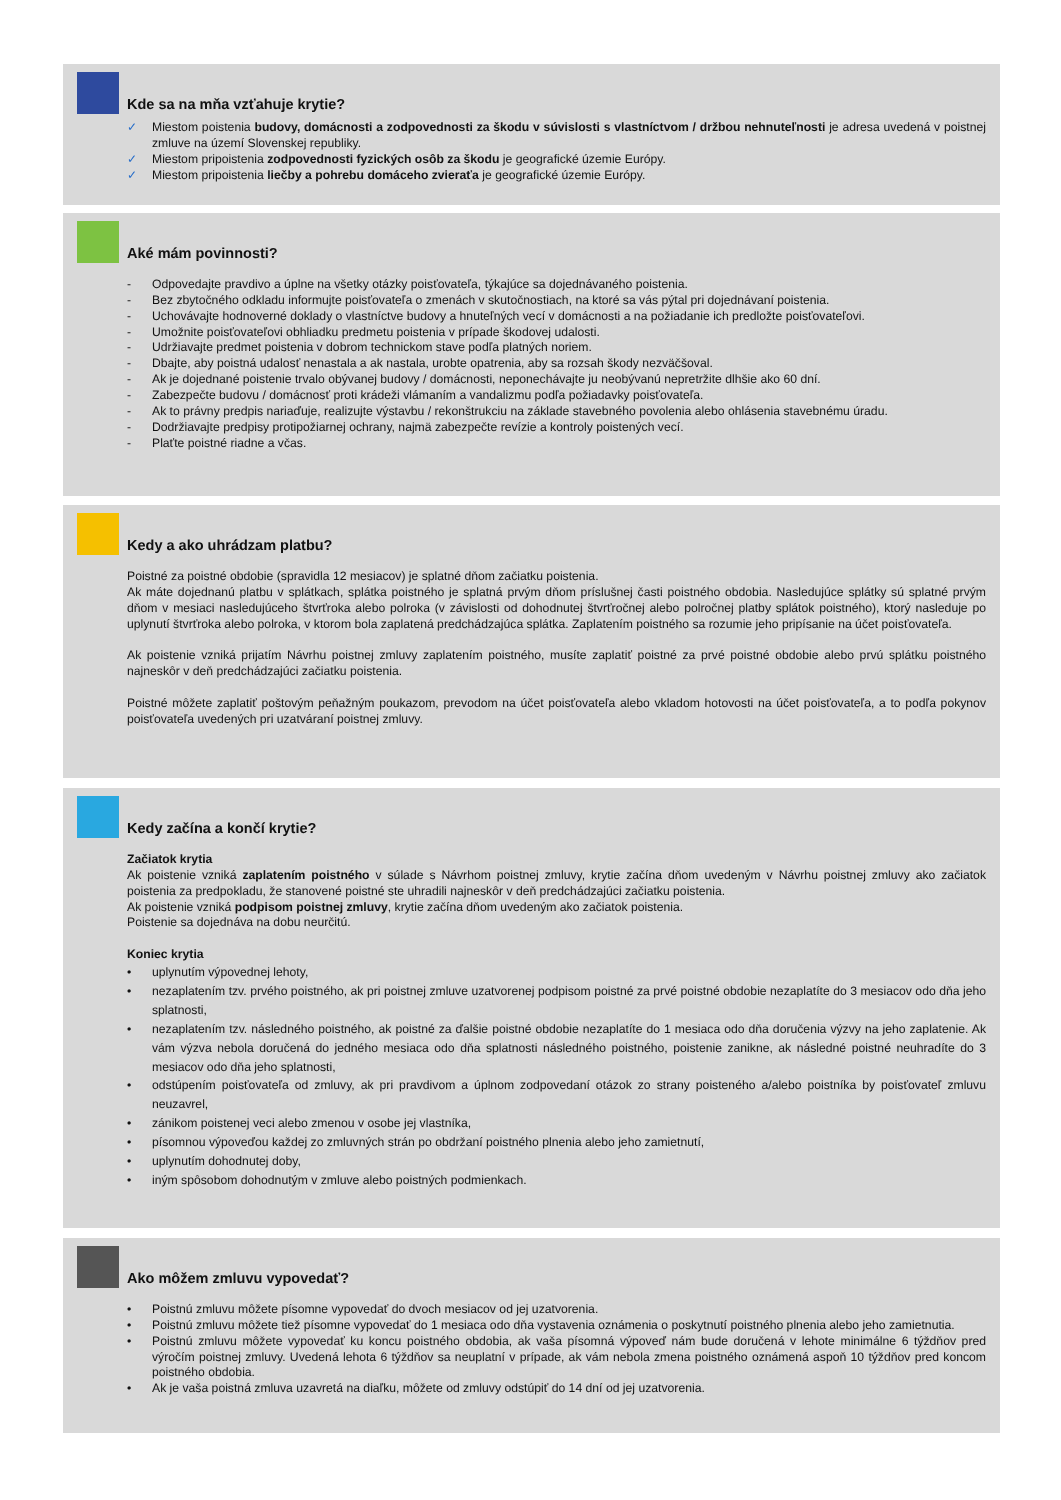Kde sa na mňa vzťahuje krytie?
✓ Miestom poistenia budovy, domácnosti a zodpovednosti za škodu v súvislosti s vlastníctvom / držbou nehnuteľnosti je adresa uvedená v poistnej zmluve na území Slovenskej republiky.
✓ Miestom pripoistenia zodpovednosti fyzických osôb za škodu je geografické územie Európy.
✓ Miestom pripoistenia liečby a pohrebu domáceho zvieraťa je geografické územie Európy.
Aké mám povinnosti?
- Odpovedajte pravdivo a úplne na všetky otázky poisťovateľa, týkajúce sa dojednávaného poistenia.
- Bez zbytočného odkladu informujte poisťovateľa o zmenách v skutočnostiach, na ktoré sa vás pýtal pri dojednávaní poistenia.
- Uchovávajte hodnoverné doklady o vlastníctve budovy a hnuteľných vecí v domácnosti a na požiadanie ich predložte poisťovateľovi.
- Umožnite poisťovateľovi obhliadku predmetu poistenia v prípade škodovej udalosti.
- Udržiavajte predmet poistenia v dobrom technickom stave podľa platných noriem.
- Dbajte, aby poistná udalosť nenastala a ak nastala, urobte opatrenia, aby sa rozsah škody nezväčšoval.
- Ak je dojednané poistenie trvalo obývanej budovy / domácnosti, neponechávajte ju neobývanú nepretržite dlhšie ako 60 dní.
- Zabezpečte budovu / domácnosť proti krádeži vlámaním a vandalizmu podľa požiadavky poisťovateľa.
- Ak to právny predpis nariaďuje, realizujte výstavbu / rekonštrukciu na základe stavebného povolenia alebo ohlásenia stavebnému úradu.
- Dodržiavajte predpisy protipožiarnej ochrany, najmä zabezpečte revízie a kontroly poistených vecí.
- Plaťte poistné riadne a včas.
Kedy a ako uhrádzam platbu?
Poistné za poistné obdobie (spravidla 12 mesiacov) je splatné dňom začiatku poistenia.
Ak máte dojednanú platbu v splátkach, splátka poistného je splatná prvým dňom príslušnej časti poistného obdobia. Nasledujúce splátky sú splatné prvým dňom v mesiaci nasledujúceho štvrťroka alebo polroka (v závislosti od dohodnutej štvrťročnej alebo polročnej platby splátok poistného), ktorý nasleduje po uplynutí štvrťroka alebo polroka, v ktorom bola zaplatená predchádzajúca splátka. Zaplatením poistného sa rozumie jeho pripísanie na účet poisťovateľa.
Ak poistenie vzniká prijatím Návrhu poistnej zmluvy zaplatením poistného, musíte zaplatiť poistné za prvé poistné obdobie alebo prvú splátku poistného najneskôr v deň predchádzajúci začiatku poistenia.
Poistné môžete zaplatiť poštovým peňažným poukazom, prevodom na účet poisťovateľa alebo vkladom hotovosti na účet poisťovateľa, a to podľa pokynov poisťovateľa uvedených pri uzatváraní poistnej zmluvy.
Kedy začína a končí krytie?
Začiatok krytia
Ak poistenie vzniká zaplatením poistného v súlade s Návrhom poistnej zmluvy, krytie začína dňom uvedeným v Návrhu poistnej zmluvy ako začiatok poistenia za predpokladu, že stanovené poistné ste uhradili najneskôr v deň predchádzajúci začiatku poistenia.
Ak poistenie vzniká podpisom poistnej zmluvy, krytie začína dňom uvedeným ako začiatok poistenia.
Poistenie sa dojednáva na dobu neurčitú.
Koniec krytia
• uplynutím výpovednej lehoty,
• nezaplatením tzv. prvého poistného, ak pri poistnej zmluve uzatvorenej podpisom poistné za prvé poistné obdobie nezaplatíte do 3 mesiacov odo dňa jeho splatnosti,
• nezaplatením tzv. následného poistného, ak poistné za ďalšie poistné obdobie nezaplatíte do 1 mesiaca odo dňa doručenia výzvy na jeho zaplatenie. Ak vám výzva nebola doručená do jedného mesiaca odo dňa splatnosti následného poistného, poistenie zanikne, ak následné poistné neuhradíte do 3 mesiacov odo dňa jeho splatnosti,
• odstúpením poisťovateľa od zmluvy, ak pri pravdivom a úplnom zodpovedaní otázok zo strany poisteného a/alebo poistníka by poisťovateľ zmluvu neuzavrel,
• zánikom poistenej veci alebo zmenou v osobe jej vlastníka,
• písomnou výpoveďou každej zo zmluvných strán po obdržaní poistného plnenia alebo jeho zamietnutí,
• uplynutím dohodnutej doby,
• iným spôsobom dohodnutým v zmluve alebo poistných podmienkach.
Ako môžem zmluvu vypovedať?
• Poistnú zmluvu môžete písomne vypovedať do dvoch mesiacov od jej uzatvorenia.
• Poistnú zmluvu môžete tiež písomne vypovedať do 1 mesiaca odo dňa vystavenia oznámenia o poskytnutí poistného plnenia alebo jeho zamietnutia.
• Poistnú zmluvu môžete vypovedať ku koncu poistného obdobia, ak vaša písomná výpoveď nám bude doručená v lehote minimálne 6 týždňov pred výročím poistnej zmluvy. Uvedená lehota 6 týždňov sa neuplatní v prípade, ak vám nebola zmena poistného oznámená aspoň 10 týždňov pred koncom poistného obdobia.
• Ak je vaša poistná zmluva uzavretá na diaľku, môžete od zmluvy odstúpiť do 14 dní od jej uzatvorenia.